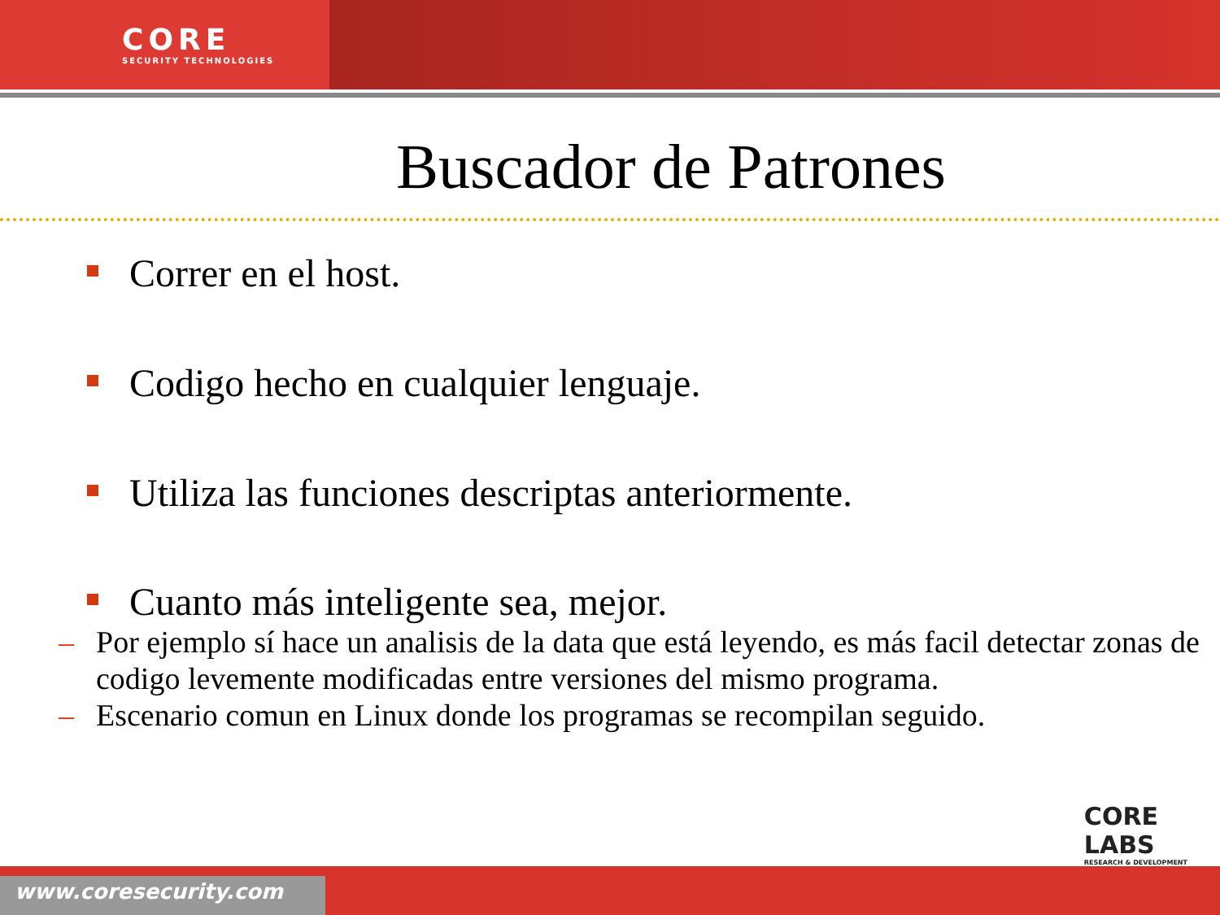CORE
SECURITY TECHNOLOGIES
Buscador de Patrones
Correr en el host.
Codigo hecho en cualquier lenguaje.
Utiliza las funciones descriptas anteriormente.
Cuanto más inteligente sea, mejor.
– Por ejemplo sí hace un analisis de la data que está leyendo, es más facil detectar zonas de codigo levemente modificadas entre versiones del mismo programa.
– Escenario comun en Linux donde los programas se recompilan seguido.
CORE
LABS
RESEARCH & DEVELOPMENT
www.coresecurity.com